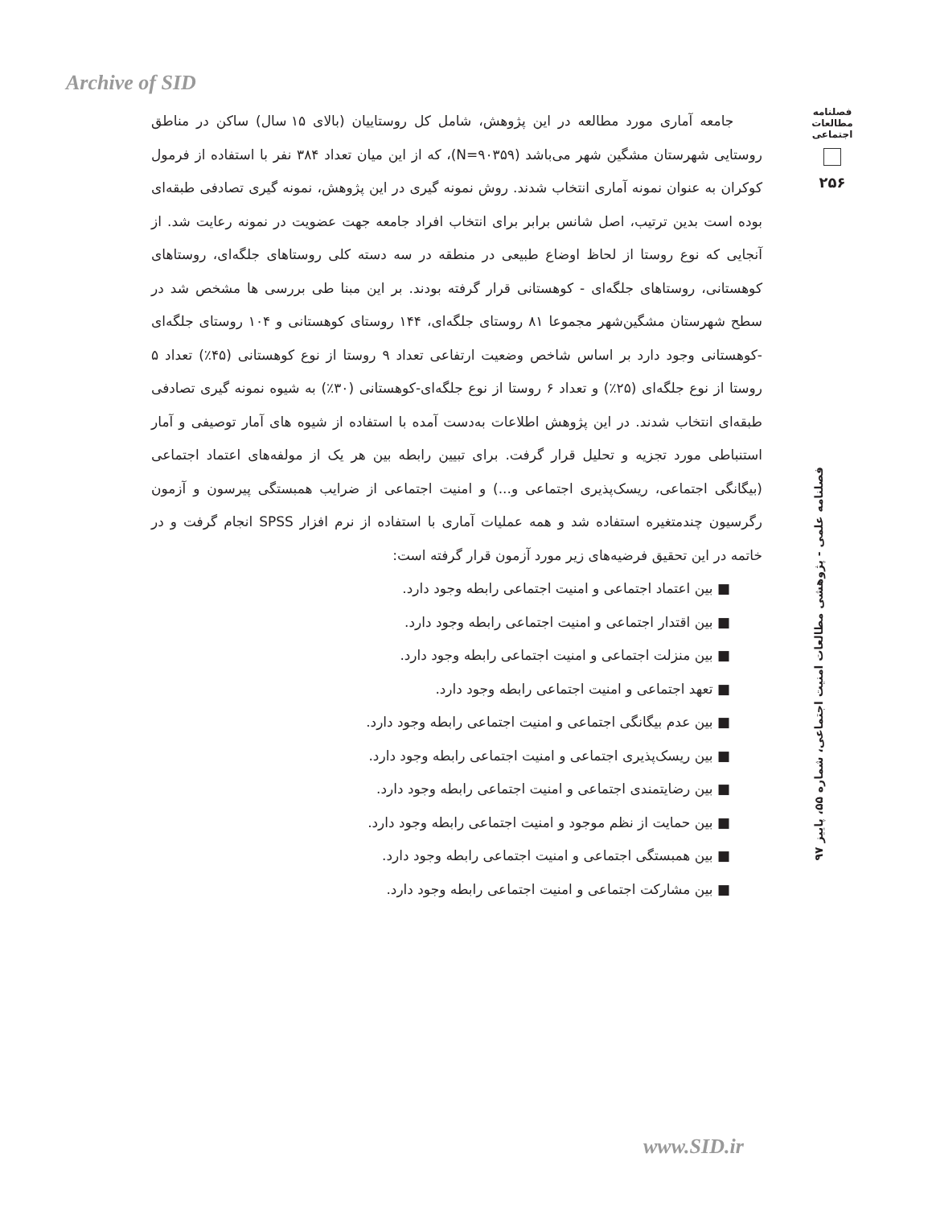Archive of SID
فصلنامه مطالعات اجتماعی
۲۵۶
جامعه آماری مورد مطالعه در این پژوهش، شامل کل روستاییان (بالای ۱۵ سال) ساکن در مناطق روستایی شهرستان مشگین شهر می‌باشد (N=۹۰۳۵۹)، که از این میان تعداد ۳۸۴ نفر با استفاده از فرمول کوکران به عنوان نمونه آماری انتخاب شدند. روش نمونه گیری در این پژوهش، نمونه گیری تصادفی طبقه‌ای بوده است بدین ترتیب، اصل شانس برابر برای انتخاب افراد جامعه جهت عضویت در نمونه رعایت شد. از آنجایی که نوع روستا از لحاظ اوضاع طبیعی در منطقه در سه دسته کلی روستاهای جلگه‌ای، روستاهای کوهستانی، روستاهای جلگه‌ای - کوهستانی قرار گرفته بودند. بر این مبنا طی بررسی ها مشخص شد در سطح شهرستان مشگین‌شهر مجموعا ۸۱ روستای جلگه‌ای، ۱۴۴ روستای کوهستانی و ۱۰۴ روستای جلگه‌ای -کوهستانی وجود دارد بر اساس شاخص وضعیت ارتفاعی تعداد ۹ روستا از نوع کوهستانی (۴۵٪) تعداد ۵ روستا از نوع جلگه‌ای (۲۵٪) و تعداد ۶ روستا از نوع جلگه‌ای-کوهستانی (۳۰٪) به شیوه نمونه گیری تصادفی طبقه‌ای انتخاب شدند. در این پژوهش اطلاعات به‌دست آمده با استفاده از شیوه های آمار توصیفی و آمار استنباطی مورد تجزیه و تحلیل قرار گرفت. برای تبیین رابطه بین هر یک از مولفه‌های اعتماد اجتماعی (بیگانگی اجتماعی، ریسک‌پذیری اجتماعی و...) و امنیت اجتماعی از ضرایب همبستگی پیرسون و آزمون رگرسیون چندمتغیره استفاده شد و همه عملیات آماری با استفاده از نرم افزار SPSS انجام گرفت و در خاتمه در این تحقیق فرضیه‌های زیر مورد آزمون قرار گرفته است:
■ بین اعتماد اجتماعی و امنیت اجتماعی رابطه وجود دارد.
■ بین اقتدار اجتماعی و امنیت اجتماعی رابطه وجود دارد.
■ بین منزلت اجتماعی و امنیت اجتماعی رابطه وجود دارد.
■ تعهد اجتماعی و امنیت اجتماعی رابطه وجود دارد.
■ بین عدم بیگانگی اجتماعی و امنیت اجتماعی رابطه وجود دارد.
■ بین ریسک‌پذیری اجتماعی و امنیت اجتماعی رابطه وجود دارد.
■ بین رضایتمندی اجتماعی و امنیت اجتماعی رابطه وجود دارد.
■ بین حمایت از نظم موجود و امنیت اجتماعی رابطه وجود دارد.
■ بین همبستگی اجتماعی و امنیت اجتماعی رابطه وجود دارد.
■ بین مشارکت اجتماعی و امنیت اجتماعی رابطه وجود دارد.
فصلنامه علمی - پژوهشی مطالعات امنیت اجتماعی، شماره ۵۵، پاییز ۹۷
www.SID.ir